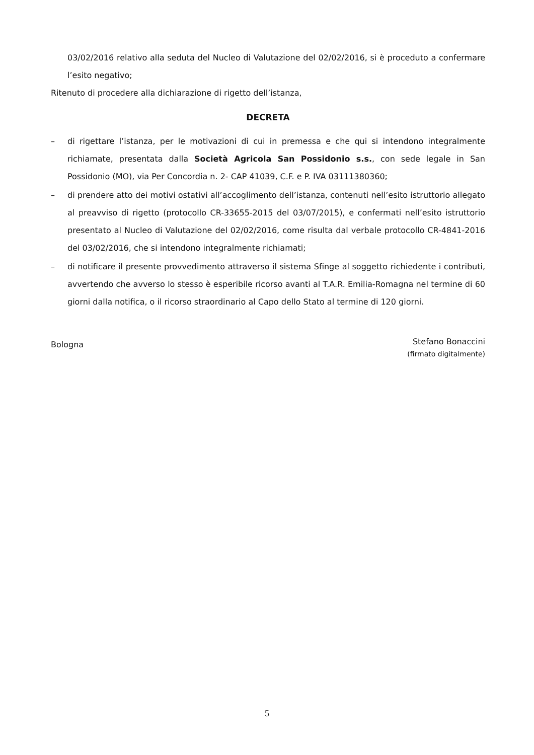03/02/2016 relativo alla seduta del Nucleo di Valutazione del 02/02/2016, si è proceduto a confermare l’esito negativo;
Ritenuto di procedere alla dichiarazione di rigetto dell’istanza,
DECRETA
– di rigettare l’istanza, per le motivazioni di cui in premessa e che qui si intendono integralmente richiamate, presentata dalla Società Agricola San Possidonio s.s., con sede legale in San Possidonio (MO), via Per Concordia n. 2- CAP 41039, C.F. e P. IVA 03111380360;
– di prendere atto dei motivi ostativi all’accoglimento dell’istanza, contenuti nell’esito istruttorio allegato al preavviso di rigetto (protocollo CR-33655-2015 del 03/07/2015), e confermati nell’esito istruttorio presentato al Nucleo di Valutazione del 02/02/2016, come risulta dal verbale protocollo CR-4841-2016 del 03/02/2016, che si intendono integralmente richiamati;
– di notificare il presente provvedimento attraverso il sistema Sfinge al soggetto richiedente i contributi, avvertendo che avverso lo stesso è esperibile ricorso avanti al T.A.R. Emilia-Romagna nel termine di 60 giorni dalla notifica, o il ricorso straordinario al Capo dello Stato al termine di 120 giorni.
Bologna
Stefano Bonaccini
(firmato digitalmente)
5